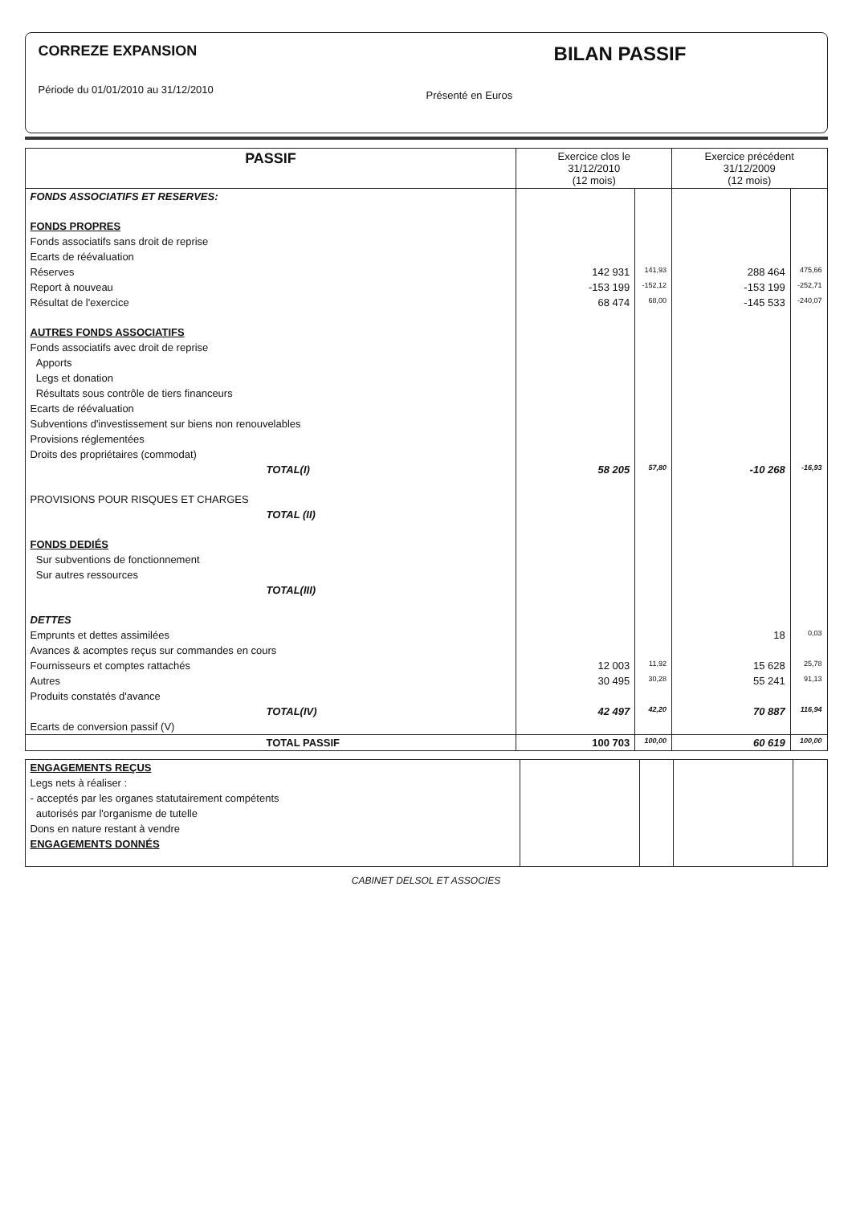CORREZE EXPANSION
Période du 01/01/2010 au 31/12/2010
BILAN PASSIF
Présenté en Euros
| PASSIF | Exercice clos le 31/12/2010 (12 mois) | | Exercice précédent 31/12/2009 (12 mois) | |
| --- | --- | --- | --- | --- |
| FONDS ASSOCIATIFS ET RESERVES: | | | | |
| FONDS PROPRES | | | | |
| Fonds associatifs sans droit de reprise | | | | |
| Ecarts de réévaluation | | | | |
| Réserves | 142 931 | 141,93 | 288 464 | 475,66 |
| Report à nouveau | -153 199 | -152,12 | -153 199 | -252,71 |
| Résultat de l'exercice | 68 474 | 68,00 | -145 533 | -240,07 |
| AUTRES FONDS ASSOCIATIFS | | | | |
| Fonds associatifs avec droit de reprise | | | | |
| Apports | | | | |
| Legs et donation | | | | |
| Résultats sous contrôle de tiers financeurs | | | | |
| Ecarts de réévaluation | | | | |
| Subventions d'investissement sur biens non renouvelables | | | | |
| Provisions réglementées | | | | |
| Droits des propriétaires (commodat) | | | | |
| TOTAL(I) | 58 205 | 57,80 | -10 268 | -16,93 |
| PROVISIONS POUR RISQUES ET CHARGES | | | | |
| TOTAL (II) | | | | |
| FONDS DEDIÉS | | | | |
| Sur subventions de fonctionnement | | | | |
| Sur autres ressources | | | | |
| TOTAL(III) | | | | |
| DETTES | | | | |
| Emprunts et dettes assimilées | | | 18 | 0,03 |
| Avances & acomptes reçus sur commandes en cours | | | | |
| Fournisseurs et comptes rattachés | 12 003 | 11,92 | 15 628 | 25,78 |
| Autres | 30 495 | 30,28 | 55 241 | 91,13 |
| Produits constatés d'avance | | | | |
| TOTAL(IV) | 42 497 | 42,20 | 70 887 | 116,94 |
| Ecarts de conversion passif (V) | | | | |
| TOTAL PASSIF | 100 703 | 100,00 | 60 619 | 100,00 |
| ENGAGEMENTS REÇUS | | | | |
| Legs nets à réaliser : | | | | |
| - acceptés par les organes statutairement compétents | | | | |
| autorisés par l'organisme de tutelle | | | | |
| Dons en nature restant à vendre | | | | |
| ENGAGEMENTS DONNÉS | | | | |
CABINET DELSOL ET ASSOCIES